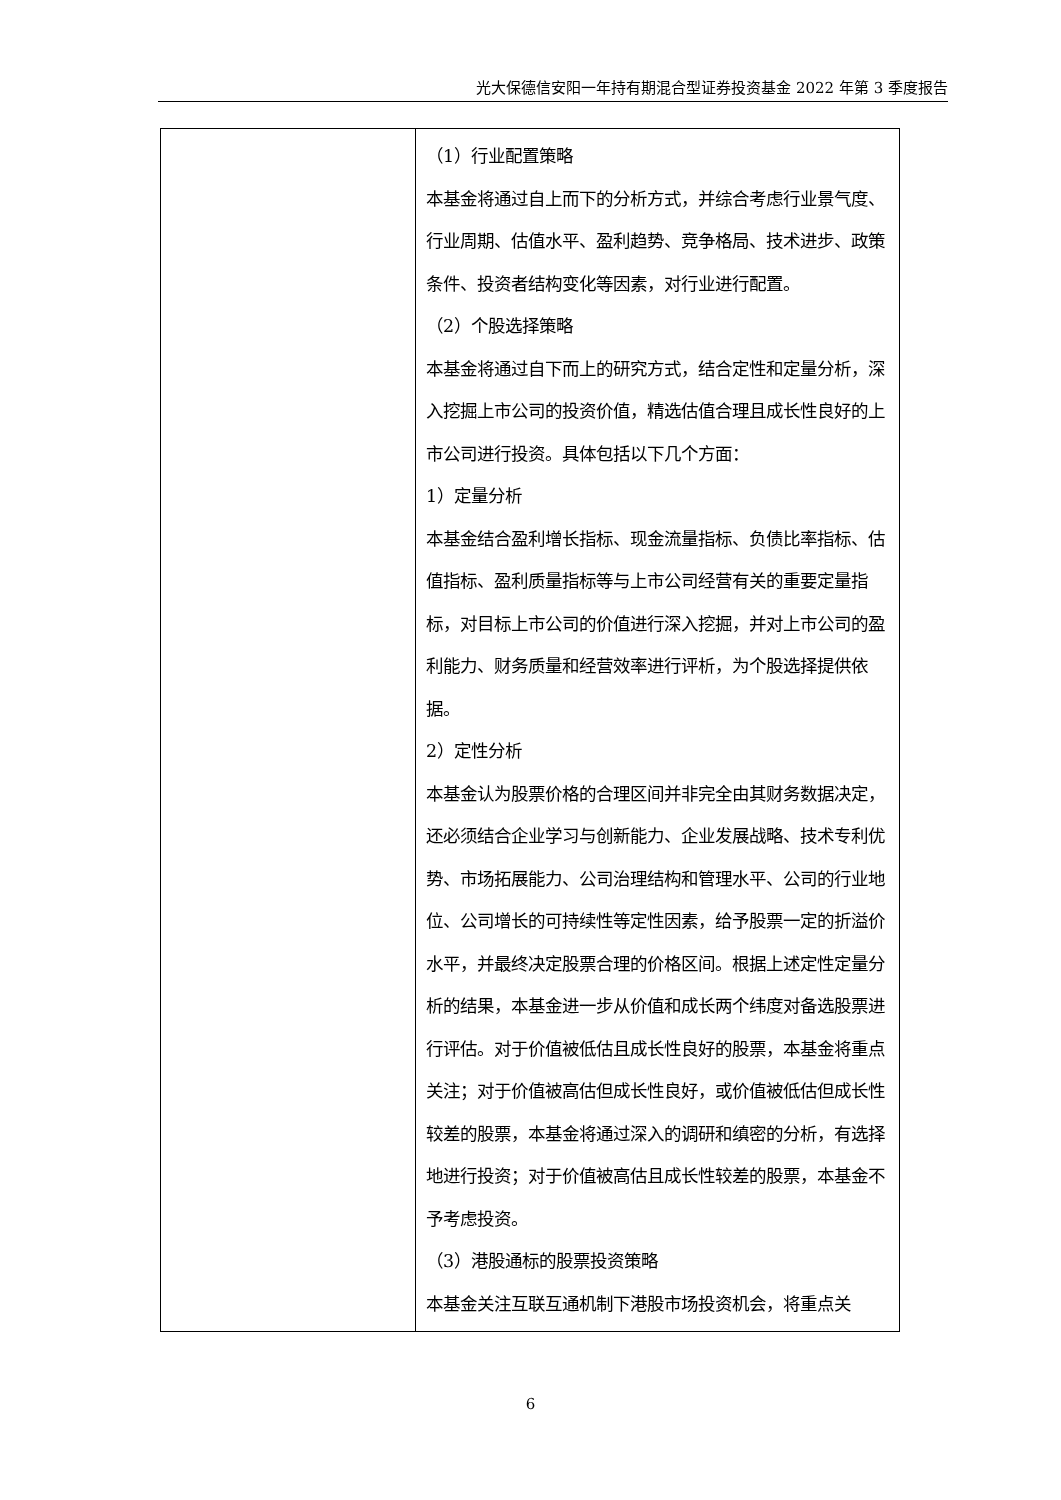光大保德信安阳一年持有期混合型证券投资基金 2022 年第 3 季度报告
| | （1）行业配置策略 本基金将通过自上而下的分析方式，并综合考虑行业景气度、行业周期、估值水平、盈利趋势、竞争格局、技术进步、政策条件、投资者结构变化等因素，对行业进行配置。 （2）个股选择策略 本基金将通过自下而上的研究方式，结合定性和定量分析，深入挖掘上市公司的投资价值，精选估值合理且成长性良好的上市公司进行投资。具体包括以下几个方面： 1）定量分析 本基金结合盈利增长指标、现金流量指标、负债比率指标、估值指标、盈利质量指标等与上市公司经营有关的重要定量指标，对目标上市公司的价值进行深入挖掘，并对上市公司的盈利能力、财务质量和经营效率进行评析，为个股选择提供依据。 2）定性分析 本基金认为股票价格的合理区间并非完全由其财务数据决定，还必须结合企业学习与创新能力、企业发展战略、技术专利优势、市场拓展能力、公司治理结构和管理水平、公司的行业地位、公司增长的可持续性等定性因素，给予股票一定的折溢价水平，并最终决定股票合理的价格区间。根据上述定性定量分析的结果，本基金进一步从价值和成长两个纬度对备选股票进行评估。对于价值被低估且成长性良好的股票，本基金将重点关注；对于价值被高估但成长性良好，或价值被低估但成长性较差的股票，本基金将通过深入的调研和缜密的分析，有选择地进行投资；对于价值被高估且成长性较差的股票，本基金不予考虑投资。 （3）港股通标的股票投资策略 本基金关注互联互通机制下港股市场投资机会，将重点关 |
6